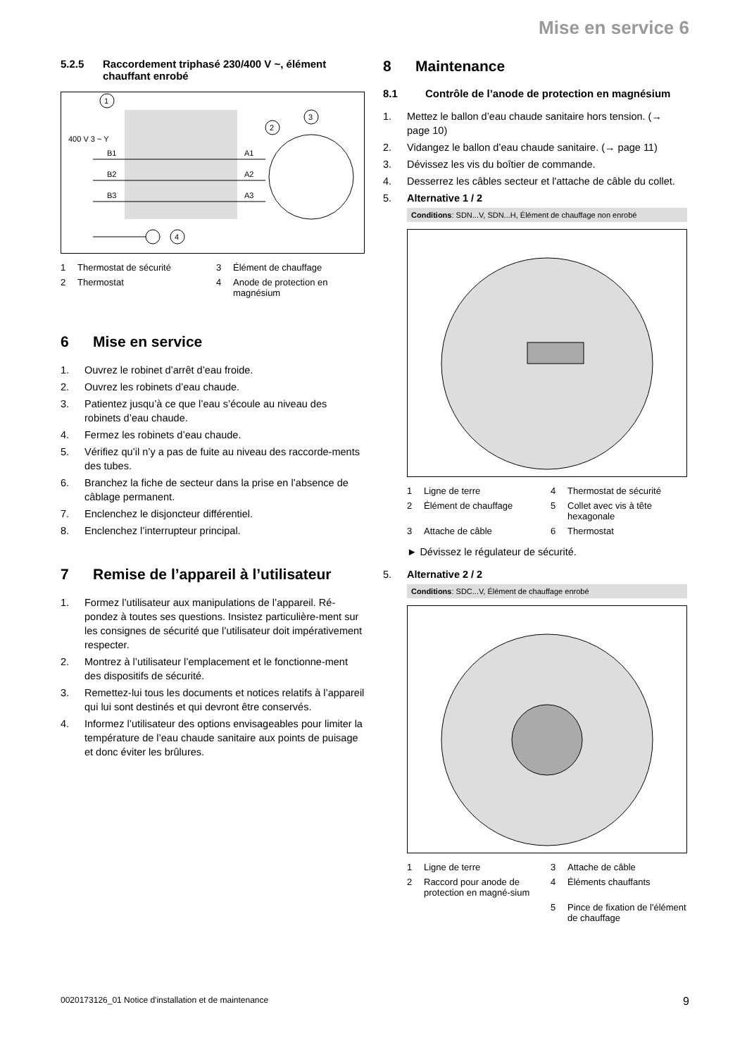Mise en service 6
5.2.5 Raccordement triphasé 230/400 V ~, élément chauffant enrobé
400 V 3 ~ Y
B1
B2
B3
A1
A2
A3
1
2
3
4
1 Thermostat de sécurité
3 Élément de chauffage
2 Thermostat
4 Anode de protection en magnésium
6 Mise en service
1. Ouvrez le robinet d’arrêt d’eau froide.
2. Ouvrez les robinets d’eau chaude.
3. Patientez jusqu’à ce que l’eau s’écoule au niveau des robinets d’eau chaude.
4. Fermez les robinets d’eau chaude.
5. Vérifiez qu’il n’y a pas de fuite au niveau des raccorde-ments des tubes.
6. Branchez la fiche de secteur dans la prise en l’absence de câblage permanent.
7. Enclenchez le disjoncteur différentiel.
8. Enclenchez l’interrupteur principal.
7 Remise de l’appareil à l’utilisateur
1. Formez l’utilisateur aux manipulations de l’appareil. Ré-pondez à toutes ses questions. Insistez particulière-ment sur les consignes de sécurité que l’utilisateur doit impérativement respecter.
2. Montrez à l’utilisateur l’emplacement et le fonctionne-ment des dispositifs de sécurité.
3. Remettez-lui tous les documents et notices relatifs à l’appareil qui lui sont destinés et qui devront être conservés.
4. Informez l’utilisateur des options envisageables pour limiter la température de l’eau chaude sanitaire aux points de puisage et donc éviter les brûlures.
8 Maintenance
8.1 Contrôle de l’anode de protection en magnésium
1. Mettez le ballon d’eau chaude sanitaire hors tension. (→ page 10)
2. Vidangez le ballon d’eau chaude sanitaire. (→ page 11)
3. Dévissez les vis du boîtier de commande.
4. Desserrez les câbles secteur et l'attache de câble du collet.
5. Alternative 1 / 2
Conditions: SDN...V, SDN...H, Élément de chauffage non enrobé
1 Ligne de terre
4 Thermostat de sécurité
2 Élément de chauffage
5 Collet avec vis à tête hexagonale
3 Attache de câble
6 Thermostat
► Dévissez le régulateur de sécurité.
5. Alternative 2 / 2
Conditions: SDC...V, Élément de chauffage enrobé
1 Ligne de terre
3 Attache de câble
2 Raccord pour anode de protection en magné-sium
4 Éléments chauffants
5 Pince de fixation de l'élément de chauffage
0020173126_01 Notice d'installation et de maintenance 9